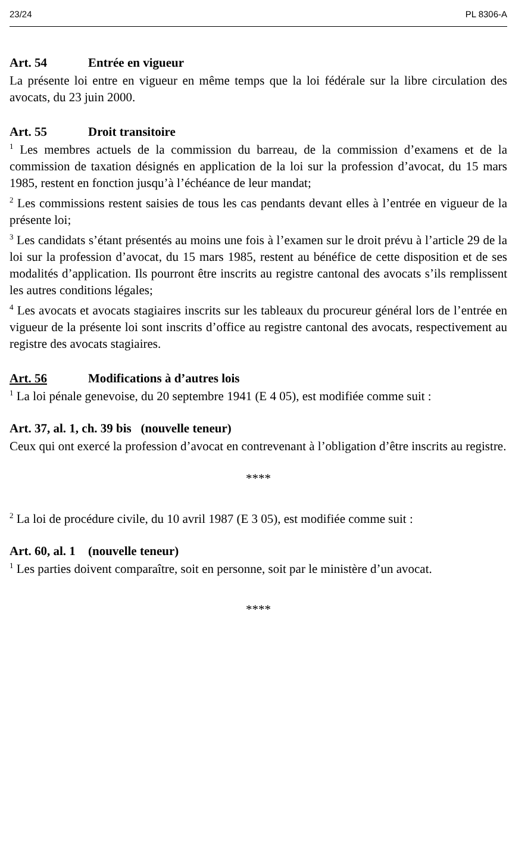23/24 PL 8306-A
Art. 54 Entrée en vigueur
La présente loi entre en vigueur en même temps que la loi fédérale sur la libre circulation des avocats, du 23 juin 2000.
Art. 55 Droit transitoire
<sup>1</sup> Les membres actuels de la commission du barreau, de la commission d’examens et de la commission de taxation désignés en application de la loi sur la profession d’avocat, du 15 mars 1985, restent en fonction jusqu’à l’échéance de leur mandat;
<sup>2</sup> Les commissions restent saisies de tous les cas pendants devant elles à l’entrée en vigueur de la présente loi;
<sup>3</sup> Les candidats s’étant présentés au moins une fois à l’examen sur le droit prévu à l’article 29 de la loi sur la profession d’avocat, du 15 mars 1985, restent au bénéfice de cette disposition et de ses modalités d’application. Ils pourront être inscrits au registre cantonal des avocats s’ils remplissent les autres conditions légales;
<sup>4</sup> Les avocats et avocats stagiaires inscrits sur les tableaux du procureur général lors de l’entrée en vigueur de la présente loi sont inscrits d’office au registre cantonal des avocats, respectivement au registre des avocats stagiaires.
Art. 56 Modifications à d’autres lois
<sup>1</sup> La loi pénale genevoise, du 20 septembre 1941 (E 4 05), est modifiée comme suit :
Art. 37, al. 1, ch. 39 bis (nouvelle teneur)
Ceux qui ont exercé la profession d’avocat en contrevenant à l’obligation d’être inscrits au registre.
****
<sup>2</sup> La loi de procédure civile, du 10 avril 1987 (E 3 05), est modifiée comme suit :
Art. 60, al. 1 (nouvelle teneur)
<sup>1</sup> Les parties doivent comparaître, soit en personne, soit par le ministère d’un avocat.
****